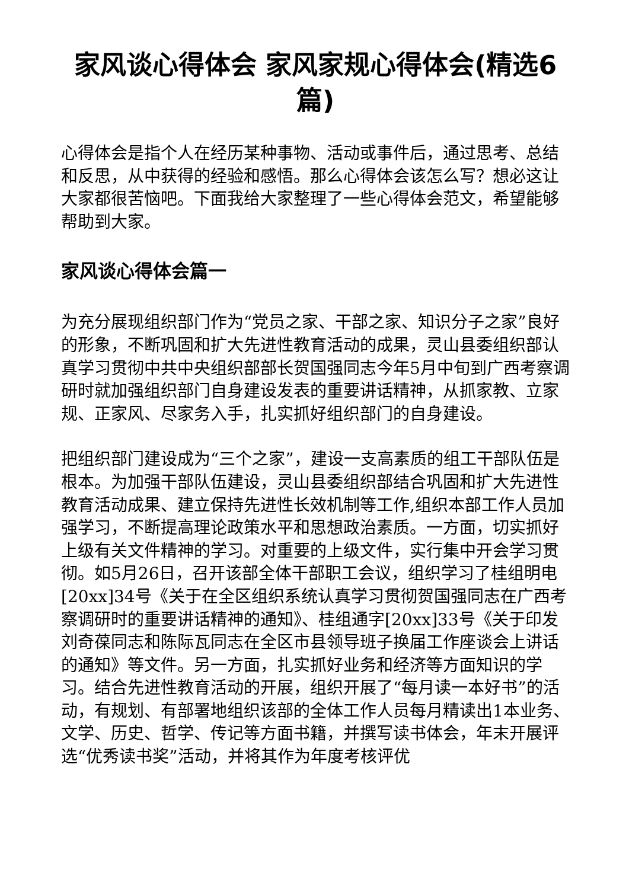家风谈心得体会 家风家规心得体会(精选6篇)
心得体会是指个人在经历某种事物、活动或事件后，通过思考、总结和反思，从中获得的经验和感悟。那么心得体会该怎么写？想必这让大家都很苦恼吧。下面我给大家整理了一些心得体会范文，希望能够帮助到大家。
家风谈心得体会篇一
为充分展现组织部门作为“党员之家、干部之家、知识分子之家”良好的形象，不断巩固和扩大先进性教育活动的成果，灵山县委组织部认真学习贯彻中共中央组织部部长贺国强同志今年5月中旬到广西考察调研时就加强组织部门自身建设发表的重要讲话精神，从抓家教、立家规、正家风、尽家务入手，扎实抓好组织部门的自身建设。
把组织部门建设成为“三个之家”，建设一支高素质的组工干部队伍是根本。为加强干部队伍建设，灵山县委组织部结合巩固和扩大先进性教育活动成果、建立保持先进性长效机制等工作,组织本部工作人员加强学习，不断提高理论政策水平和思想政治素质。一方面，切实抓好上级有关文件精神的学习。对重要的上级文件，实行集中开会学习贯彻。如5月26日，召开该部全体干部职工会议，组织学习了桂组明电[20xx]34号《关于在全区组织系统认真学习贯彻贺国强同志在广西考察调研时的重要讲话精神的通知》、桂组通字[20xx]33号《关于印发刘奇葆同志和陈际瓦同志在全区市县领导班子换届工作座谈会上讲话的通知》等文件。另一方面，扎实抓好业务和经济等方面知识的学习。结合先进性教育活动的开展，组织开展了“每月读一本好书”的活动，有规划、有部署地组织该部的全体工作人员每月精读出1本业务、文学、历史、哲学、传记等方面书籍，并撰写读书体会，年末开展评选“优秀读书奖”活动，并将其作为年度考核评优